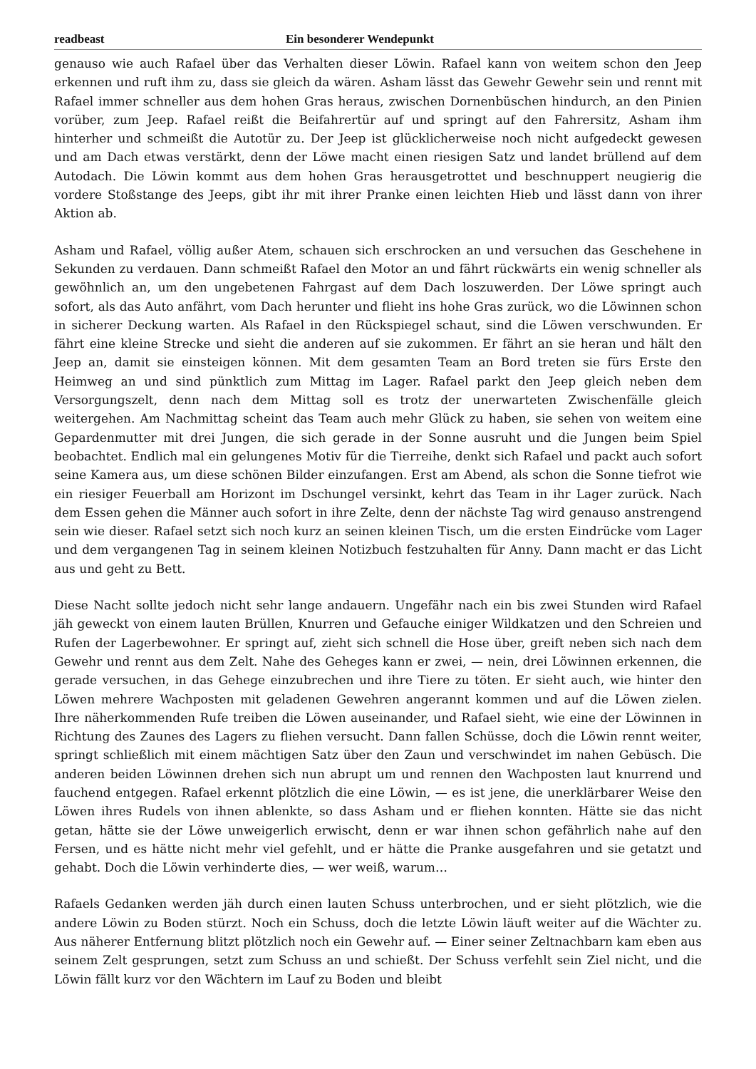readbeast Ein besonderer Wendepunkt
genauso wie auch Rafael über das Verhalten dieser Löwin. Rafael kann von weitem schon den Jeep erkennen und ruft ihm zu, dass sie gleich da wären. Asham lässt das Gewehr Gewehr sein und rennt mit Rafael immer schneller aus dem hohen Gras heraus, zwischen Dornenbüschen hindurch, an den Pinien vorüber, zum Jeep. Rafael reißt die Beifahrertür auf und springt auf den Fahrersitz, Asham ihm hinterher und schmeißt die Autotür zu. Der Jeep ist glücklicherweise noch nicht aufgedeckt gewesen und am Dach etwas verstärkt, denn der Löwe macht einen riesigen Satz und landet brüllend auf dem Autodach. Die Löwin kommt aus dem hohen Gras herausgetrottet und beschnuppert neugierig die vordere Stoßstange des Jeeps, gibt ihr mit ihrer Pranke einen leichten Hieb und lässt dann von ihrer Aktion ab.
Asham und Rafael, völlig außer Atem, schauen sich erschrocken an und versuchen das Geschehene in Sekunden zu verdauen. Dann schmeißt Rafael den Motor an und fährt rückwärts ein wenig schneller als gewöhnlich an, um den ungebetenen Fahrgast auf dem Dach loszuwerden. Der Löwe springt auch sofort, als das Auto anfährt, vom Dach herunter und flieht ins hohe Gras zurück, wo die Löwinnen schon in sicherer Deckung warten. Als Rafael in den Rückspiegel schaut, sind die Löwen verschwunden. Er fährt eine kleine Strecke und sieht die anderen auf sie zukommen. Er fährt an sie heran und hält den Jeep an, damit sie einsteigen können. Mit dem gesamten Team an Bord treten sie fürs Erste den Heimweg an und sind pünktlich zum Mittag im Lager. Rafael parkt den Jeep gleich neben dem Versorgungszelt, denn nach dem Mittag soll es trotz der unerwarteten Zwischenfälle gleich weitergehen. Am Nachmittag scheint das Team auch mehr Glück zu haben, sie sehen von weitem eine Gepardenmutter mit drei Jungen, die sich gerade in der Sonne ausruht und die Jungen beim Spiel beobachtet. Endlich mal ein gelungenes Motiv für die Tierreihe, denkt sich Rafael und packt auch sofort seine Kamera aus, um diese schönen Bilder einzufangen. Erst am Abend, als schon die Sonne tiefrot wie ein riesiger Feuerball am Horizont im Dschungel versinkt, kehrt das Team in ihr Lager zurück. Nach dem Essen gehen die Männer auch sofort in ihre Zelte, denn der nächste Tag wird genauso anstrengend sein wie dieser. Rafael setzt sich noch kurz an seinen kleinen Tisch, um die ersten Eindrücke vom Lager und dem vergangenen Tag in seinem kleinen Notizbuch festzuhalten für Anny. Dann macht er das Licht aus und geht zu Bett.
Diese Nacht sollte jedoch nicht sehr lange andauern. Ungefähr nach ein bis zwei Stunden wird Rafael jäh geweckt von einem lauten Brüllen, Knurren und Gefauche einiger Wildkatzen und den Schreien und Rufen der Lagerbewohner. Er springt auf, zieht sich schnell die Hose über, greift neben sich nach dem Gewehr und rennt aus dem Zelt. Nahe des Geheges kann er zwei, — nein, drei Löwinnen erkennen, die gerade versuchen, in das Gehege einzubrechen und ihre Tiere zu töten. Er sieht auch, wie hinter den Löwen mehrere Wachposten mit geladenen Gewehren angerannt kommen und auf die Löwen zielen. Ihre näherkommenden Rufe treiben die Löwen auseinander, und Rafael sieht, wie eine der Löwinnen in Richtung des Zaunes des Lagers zu fliehen versucht. Dann fallen Schüsse, doch die Löwin rennt weiter, springt schließlich mit einem mächtigen Satz über den Zaun und verschwindet im nahen Gebüsch. Die anderen beiden Löwinnen drehen sich nun abrupt um und rennen den Wachposten laut knurrend und fauchend entgegen. Rafael erkennt plötzlich die eine Löwin, — es ist jene, die unerklärbarer Weise den Löwen ihres Rudels von ihnen ablenkte, so dass Asham und er fliehen konnten. Hätte sie das nicht getan, hätte sie der Löwe unweigerlich erwischt, denn er war ihnen schon gefährlich nahe auf den Fersen, und es hätte nicht mehr viel gefehlt, und er hätte die Pranke ausgefahren und sie getatzt und gehabt. Doch die Löwin verhinderte dies, — wer weiß, warum…
Rafaels Gedanken werden jäh durch einen lauten Schuss unterbrochen, und er sieht plötzlich, wie die andere Löwin zu Boden stürzt. Noch ein Schuss, doch die letzte Löwin läuft weiter auf die Wächter zu. Aus näherer Entfernung blitzt plötzlich noch ein Gewehr auf. — Einer seiner Zeltnachbarn kam eben aus seinem Zelt gesprungen, setzt zum Schuss an und schießt. Der Schuss verfehlt sein Ziel nicht, und die Löwin fällt kurz vor den Wächtern im Lauf zu Boden und bleibt